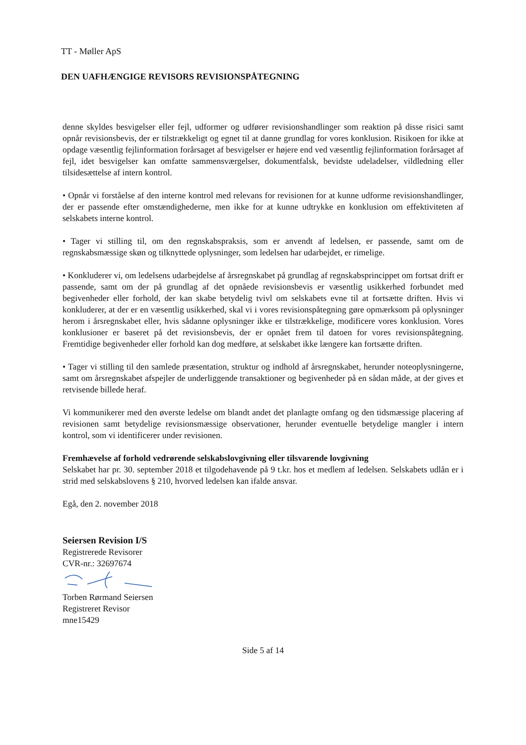TT - Møller ApS
DEN UAFHÆNGIGE REVISORS REVISIONSPÅTEGNING
denne skyldes besvigelser eller fejl, udformer og udfører revisionshandlinger som reaktion på disse risici samt opnår revisionsbevis, der er tilstrækkeligt og egnet til at danne grundlag for vores konklusion. Risikoen for ikke at opdage væsentlig fejlinformation forårsaget af besvigelser er højere end ved væsentlig fejlinformation forårsaget af fejl, idet besvigelser kan omfatte sammensværgelser, dokumentfalsk, bevidste udeladelser, vildledning eller tilsidesættelse af intern kontrol.
• Opnår vi forståelse af den interne kontrol med relevans for revisionen for at kunne udforme revisionshandlinger, der er passende efter omstændighederne, men ikke for at kunne udtrykke en konklusion om effektiviteten af selskabets interne kontrol.
• Tager vi stilling til, om den regnskabspraksis, som er anvendt af ledelsen, er passende, samt om de regnskabsmæssige skøn og tilknyttede oplysninger, som ledelsen har udarbejdet, er rimelige.
• Konkluderer vi, om ledelsens udarbejdelse af årsregnskabet på grundlag af regnskabsprincippet om fortsat drift er passende, samt om der på grundlag af det opnåede revisionsbevis er væsentlig usikkerhed forbundet med begivenheder eller forhold, der kan skabe betydelig tvivl om selskabets evne til at fortsætte driften. Hvis vi konkluderer, at der er en væsentlig usikkerhed, skal vi i vores revisionspåtegning gøre opmærksom på oplysninger herom i årsregnskabet eller, hvis sådanne oplysninger ikke er tilstrækkelige, modificere vores konklusion. Vores konklusioner er baseret på det revisionsbevis, der er opnået frem til datoen for vores revisionspåtegning. Fremtidige begivenheder eller forhold kan dog medføre, at selskabet ikke længere kan fortsætte driften.
• Tager vi stilling til den samlede præsentation, struktur og indhold af årsregnskabet, herunder noteoplysningerne, samt om årsregnskabet afspejler de underliggende transaktioner og begivenheder på en sådan måde, at der gives et retvisende billede heraf.
Vi kommunikerer med den øverste ledelse om blandt andet det planlagte omfang og den tidsmæssige placering af revisionen samt betydelige revisionsmæssige observationer, herunder eventuelle betydelige mangler i intern kontrol, som vi identificerer under revisionen.
Fremhævelse af forhold vedrørende selskabslovgivning eller tilsvarende lovgivning
Selskabet har pr. 30. september 2018 et tilgodehavende på 9 t.kr. hos et medlem af ledelsen. Selskabets udlån er i strid med selskabslovens § 210, hvorved ledelsen kan ifalde ansvar.
Egå, den 2. november 2018
Seiersen Revision I/S
Registrerede Revisorer
CVR-nr.: 32697674 Torben Rørmand Seiersen
Registreret Revisor
mne15429
Side 5 af 14